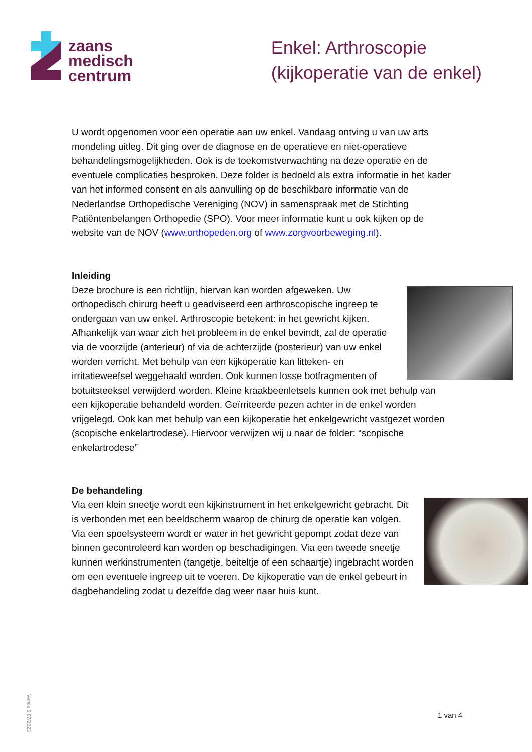zaans
medisch
centrum
Enkel: Arthroscopie
(kijkoperatie van de enkel)
U wordt opgenomen voor een operatie aan uw enkel. Vandaag ontving u van uw arts mondeling uitleg. Dit ging over de diagnose en de operatieve en niet-operatieve behandelingsmogelijkheden. Ook is de toekomstverwachting na deze operatie en de eventuele complicaties besproken. Deze folder is bedoeld als extra informatie in het kader van het informed consent en als aanvulling op de beschikbare informatie van de Nederlandse Orthopedische Vereniging (NOV) in samenspraak met de Stichting Patiëntenbelangen Orthopedie (SPO). Voor meer informatie kunt u ook kijken op de website van de NOV (www.orthopeden.org of www.zorgvoorbeweging.nl).
Inleiding
Deze brochure is een richtlijn, hiervan kan worden afgeweken. Uw orthopedisch chirurg heeft u geadviseerd een arthroscopische ingreep te ondergaan van uw enkel. Arthroscopie betekent: in het gewricht kijken. Afhankelijk van waar zich het probleem in de enkel bevindt, zal de operatie via de voorzijde (anterieur) of via de achterzijde (posterieur) van uw enkel worden verricht. Met behulp van een kijkoperatie kan litteken- en irritatieweefsel weggehaald worden. Ook kunnen losse botfragmenten of botuitsteeksel verwijderd worden. Kleine kraakbeenletsels kunnen ook met behulp van een kijkoperatie behandeld worden. Geïrriteerde pezen achter in de enkel worden vrijgelegd. Ook kan met behulp van een kijkoperatie het enkelgewricht vastgezet worden (scopische enkelartrodese). Hiervoor verwijzen wij u naar de folder: “scopische enkelartrodese”
De behandeling
Via een klein sneetje wordt een kijkinstrument in het enkelgewricht gebracht. Dit is verbonden met een beeldscherm waarop de chirurg de operatie kan volgen. Via een spoelsysteem wordt er water in het gewricht gepompt zodat deze van binnen gecontroleerd kan worden op beschadigingen. Via een tweede sneetje kunnen werkinstrumenten (tangetje, beiteltje of een schaartje) ingebracht worden om een eventuele ingreep uit te voeren. De kijkoperatie van de enkel gebeurt in dagbehandeling zodat u dezelfde dag weer naar huis kunt.
Versie 5 07/2023
1 van 4